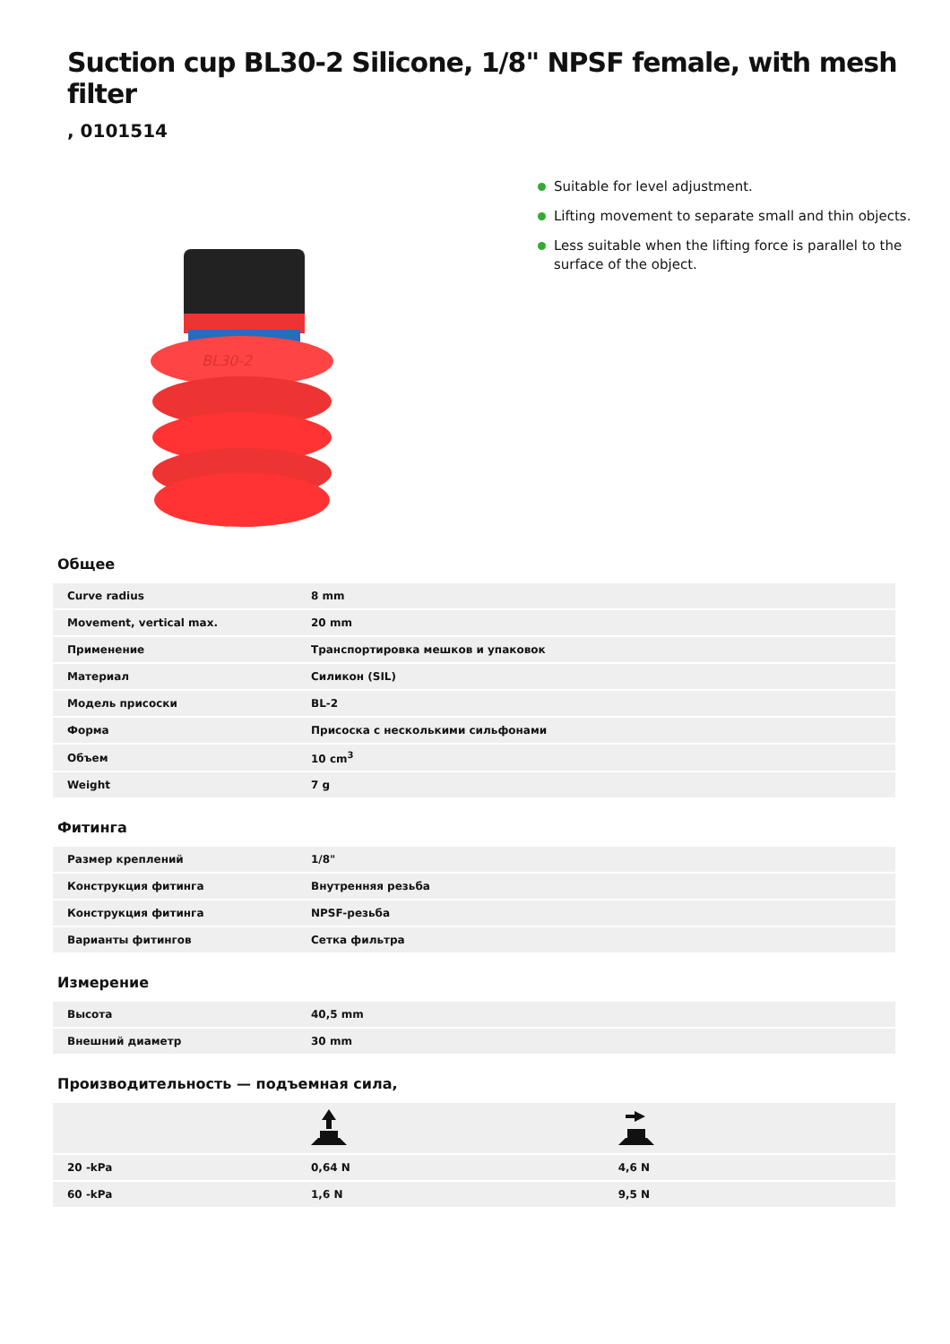Suction cup BL30-2 Silicone, 1/8" NPSF female, with mesh filter
, 0101514
BL30-2
Suitable for level adjustment.
Lifting movement to separate small and thin objects.
Less suitable when the lifting force is parallel to the surface of the object.
Общее
| Curve radius | 8 mm |
| Movement, vertical max. | 20 mm |
| Применение | Транспортировка мешков и упаковок |
| Материал | Силикон (SIL) |
| Модель присоски | BL-2 |
| Форма | Присоска с несколькими сильфонами |
| Объем | 10 cm<sup>3</sup> |
| Weight | 7 g |
Фитинга
| Размер креплений | 1/8" |
| Конструкция фитинга | Внутренняя резьба |
| Конструкция фитинга | NPSF-резьба |
| Варианты фитингов | Сетка фильтра |
Измерение
| Высота | 40,5 mm |
| Внешний диаметр | 30 mm |
Производительность — подъемная сила,
| 20 -kPa | 0,64 N | 4,6 N |
| 60 -kPa | 1,6 N | 9,5 N |